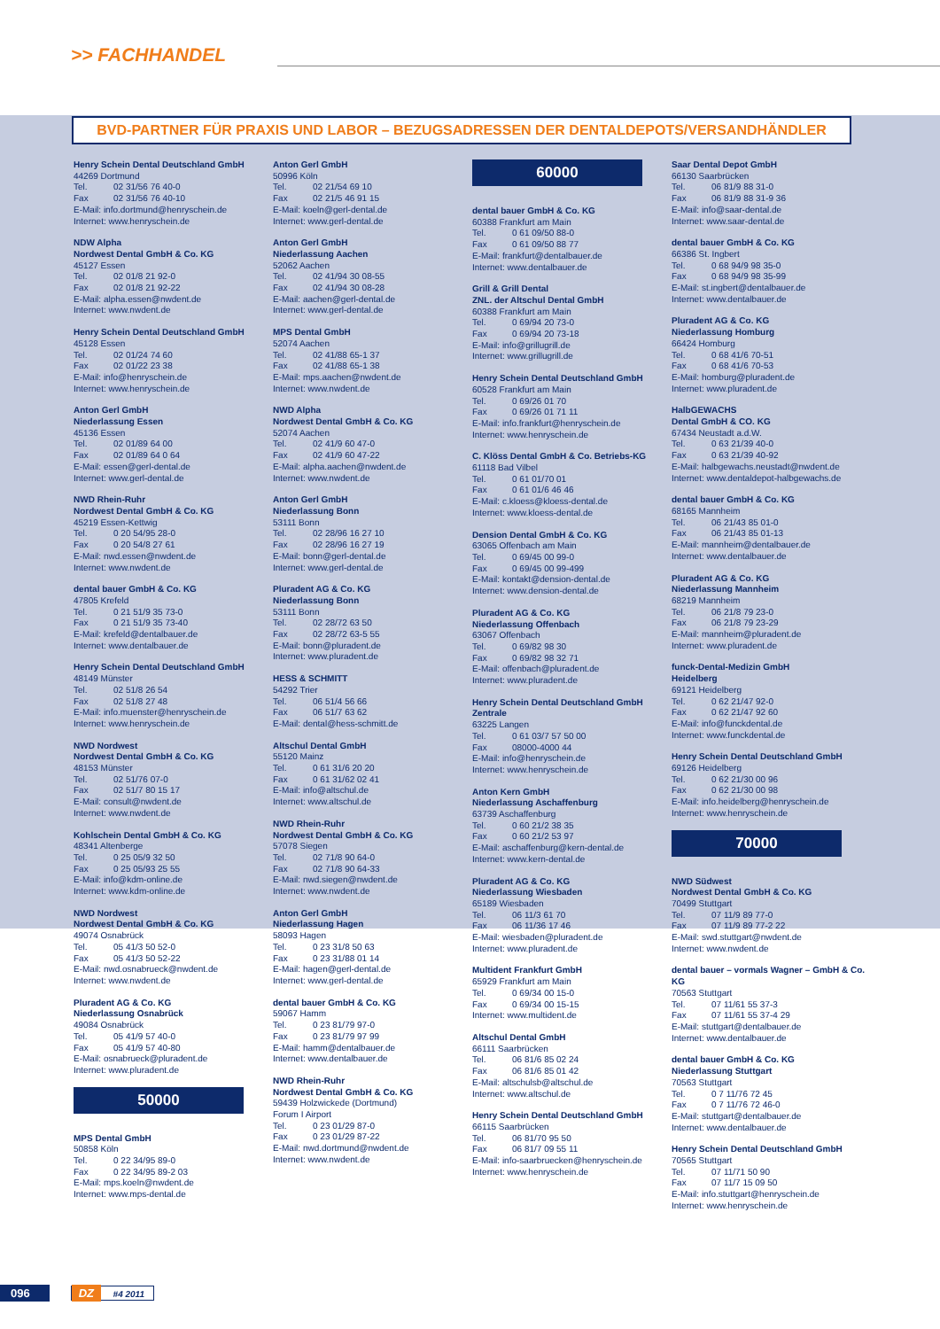>> FACHHANDEL
BVD-PARTNER FÜR PRAXIS UND LABOR – BEZUGSADRESSEN DER DENTALDEPOTS/VERSANDHÄNDLER
Henry Schein Dental Deutschland GmbH
44269 Dortmund
Tel. 02 31/56 76 40-0
Fax 02 31/56 76 40-10
E-Mail: info.dortmund@henryschein.de
Internet: www.henryschein.de
NDW Alpha
Nordwest Dental GmbH & Co. KG
45127 Essen
Tel. 02 01/8 21 92-0
Fax 02 01/8 21 92-22
E-Mail: alpha.essen@nwdent.de
Internet: www.nwdent.de
Henry Schein Dental Deutschland GmbH
45128 Essen
Tel. 02 01/24 74 60
Fax 02 01/22 23 38
E-Mail: info@henryschein.de
Internet: www.henryschein.de
Anton Gerl GmbH
Niederlassung Essen
45136 Essen
Tel. 02 01/89 64 00
Fax 02 01/89 64 0 64
E-Mail: essen@gerl-dental.de
Internet: www.gerl-dental.de
NWD Rhein-Ruhr
Nordwest Dental GmbH & Co. KG
45219 Essen-Kettwig
Tel. 0 20 54/95 28-0
Fax 0 20 54/8 27 61
E-Mail: nwd.essen@nwdent.de
Internet: www.nwdent.de
dental bauer GmbH & Co. KG
47805 Krefeld
Tel. 0 21 51/9 35 73-0
Fax 0 21 51/9 35 73-40
E-Mail: krefeld@dentalbauer.de
Internet: www.dentalbauer.de
Henry Schein Dental Deutschland GmbH
48149 Münster
Tel. 02 51/8 26 54
Fax 02 51/8 27 48
E-Mail: info.muenster@henryschein.de
Internet: www.henryschein.de
NWD Nordwest
Nordwest Dental GmbH & Co. KG
48153 Münster
Tel. 02 51/76 07-0
Fax 02 51/7 80 15 17
E-Mail: consult@nwdent.de
Internet: www.nwdent.de
Kohlschein Dental GmbH & Co. KG
48341 Altenberge
Tel. 0 25 05/9 32 50
Fax 0 25 05/93 25 55
E-Mail: info@kdm-online.de
Internet: www.kdm-online.de
NWD Nordwest
Nordwest Dental GmbH & Co. KG
49074 Osnabrück
Tel. 05 41/3 50 52-0
Fax 05 41/3 50 52-22
E-Mail: nwd.osnabrueck@nwdent.de
Internet: www.nwdent.de
Pluradent AG & Co. KG
Niederlassung Osnabrück
49084 Osnabrück
Tel. 05 41/9 57 40-0
Fax 05 41/9 57 40-80
E-Mail: osnabrueck@pluradent.de
Internet: www.pluradent.de
50000
MPS Dental GmbH
50858 Köln
Tel. 0 22 34/95 89-0
Fax 0 22 34/95 89-2 03
E-Mail: mps.koeln@nwdent.de
Internet: www.mps-dental.de
Anton Gerl GmbH
50996 Köln
Tel. 02 21/54 69 10
Fax 02 21/5 46 91 15
E-Mail: koeln@gerl-dental.de
Internet: www.gerl-dental.de
Anton Gerl GmbH
Niederlassung Aachen
52062 Aachen
Tel. 02 41/94 30 08-55
Fax 02 41/94 30 08-28
E-Mail: aachen@gerl-dental.de
Internet: www.gerl-dental.de
MPS Dental GmbH
52074 Aachen
Tel. 02 41/88 65-1 37
Fax 02 41/88 65-1 38
E-Mail: mps.aachen@nwdent.de
Internet: www.nwdent.de
NWD Alpha
Nordwest Dental GmbH & Co. KG
52074 Aachen
Tel. 02 41/9 60 47-0
Fax 02 41/9 60 47-22
E-Mail: alpha.aachen@nwdent.de
Internet: www.nwdent.de
Anton Gerl GmbH
Niederlassung Bonn
53111 Bonn
Tel. 02 28/96 16 27 10
Fax 02 28/96 16 27 19
E-Mail: bonn@gerl-dental.de
Internet: www.gerl-dental.de
Pluradent AG & Co. KG
Niederlassung Bonn
53111 Bonn
Tel. 02 28/72 63 50
Fax 02 28/72 63-5 55
E-Mail: bonn@pluradent.de
Internet: www.pluradent.de
HESS & SCHMITT
54292 Trier
Tel. 06 51/4 56 66
Fax 06 51/7 63 62
E-Mail: dental@hess-schmitt.de
Altschul Dental GmbH
55120 Mainz
Tel. 0 61 31/6 20 20
Fax 0 61 31/62 02 41
E-Mail: info@altschul.de
Internet: www.altschul.de
NWD Rhein-Ruhr
Nordwest Dental GmbH & Co. KG
57078 Siegen
Tel. 02 71/8 90 64-0
Fax 02 71/8 90 64-33
E-Mail: nwd.siegen@nwdent.de
Internet: www.nwdent.de
Anton Gerl GmbH
Niederlassung Hagen
58093 Hagen
Tel. 0 23 31/8 50 63
Fax 0 23 31/88 01 14
E-Mail: hagen@gerl-dental.de
Internet: www.gerl-dental.de
dental bauer GmbH & Co. KG
59067 Hamm
Tel. 0 23 81/79 97-0
Fax 0 23 81/79 97 99
E-Mail: hamm@dentalbauer.de
Internet: www.dentalbauer.de
NWD Rhein-Ruhr
Nordwest Dental GmbH & Co. KG
59439 Holzwickede (Dortmund)
Forum I Airport
Tel. 0 23 01/29 87-0
Fax 0 23 01/29 87-22
E-Mail: nwd.dortmund@nwdent.de
Internet: www.nwdent.de
60000
dental bauer GmbH & Co. KG
60388 Frankfurt am Main
Tel. 0 61 09/50 88-0
Fax 0 61 09/50 88 77
E-Mail: frankfurt@dentalbauer.de
Internet: www.dentalbauer.de
Grill & Grill Dental
ZNL. der Altschul Dental GmbH
60388 Frankfurt am Main
Tel. 0 69/94 20 73-0
Fax 0 69/94 20 73-18
E-Mail: info@grillugrill.de
Internet: www.grillugrill.de
Henry Schein Dental Deutschland GmbH
60528 Frankfurt am Main
Tel. 0 69/26 01 70
Fax 0 69/26 01 71 11
E-Mail: info.frankfurt@henryschein.de
Internet: www.henryschein.de
C. Klöss Dental GmbH & Co. Betriebs-KG
61118 Bad Vilbel
Tel. 0 61 01/70 01
Fax 0 61 01/6 46 46
E-Mail: c.kloess@kloess-dental.de
Internet: www.kloess-dental.de
Dension Dental GmbH & Co. KG
63065 Offenbach am Main
Tel. 0 69/45 00 99-0
Fax 0 69/45 00 99-499
E-Mail: kontakt@dension-dental.de
Internet: www.dension-dental.de
Pluradent AG & Co. KG
Niederlassung Offenbach
63067 Offenbach
Tel. 0 69/82 98 30
Fax 0 69/82 98 32 71
E-Mail: offenbach@pluradent.de
Internet: www.pluradent.de
Henry Schein Dental Deutschland GmbH
Zentrale
63225 Langen
Tel. 0 61 03/7 57 50 00
Fax 08000-4000 44
E-Mail: info@henryschein.de
Internet: www.henryschein.de
Anton Kern GmbH
Niederlassung Aschaffenburg
63739 Aschaffenburg
Tel. 0 60 21/2 38 35
Fax 0 60 21/2 53 97
E-Mail: aschaffenburg@kern-dental.de
Internet: www.kern-dental.de
Pluradent AG & Co. KG
Niederlassung Wiesbaden
65189 Wiesbaden
Tel. 06 11/3 61 70
Fax 06 11/36 17 46
E-Mail: wiesbaden@pluradent.de
Internet: www.pluradent.de
Multident Frankfurt GmbH
65929 Frankfurt am Main
Tel. 0 69/34 00 15-0
Fax 0 69/34 00 15-15
Internet: www.multident.de
Altschul Dental GmbH
66111 Saarbrücken
Tel. 06 81/6 85 02 24
Fax 06 81/6 85 01 42
E-Mail: altschulsb@altschul.de
Internet: www.altschul.de
Henry Schein Dental Deutschland GmbH
66115 Saarbrücken
Tel. 06 81/70 95 50
Fax 06 81/7 09 55 11
E-Mail: info-saarbruecken@henryschein.de
Internet: www.henryschein.de
Saar Dental Depot GmbH
66130 Saarbrücken
Tel. 06 81/9 88 31-0
Fax 06 81/9 88 31-9 36
E-Mail: info@saar-dental.de
Internet: www.saar-dental.de
dental bauer GmbH & Co. KG
66386 St. Ingbert
Tel. 0 68 94/9 98 35-0
Fax 0 68 94/9 98 35-99
E-Mail: st.ingbert@dentalbauer.de
Internet: www.dentalbauer.de
Pluradent AG & Co. KG
Niederlassung Homburg
66424 Homburg
Tel. 0 68 41/6 70-51
Fax 0 68 41/6 70-53
E-Mail: homburg@pluradent.de
Internet: www.pluradent.de
HalbGEWACHS
Dental GmbH & CO. KG
67434 Neustadt a.d.W.
Tel. 0 63 21/39 40-0
Fax 0 63 21/39 40-92
E-Mail: halbgewachs.neustadt@nwdent.de
Internet: www.dentaldepot-halbgewachs.de
dental bauer GmbH & Co. KG
68165 Mannheim
Tel. 06 21/43 85 01-0
Fax 06 21/43 85 01-13
E-Mail: mannheim@dentalbauer.de
Internet: www.dentalbauer.de
Pluradent AG & Co. KG
Niederlassung Mannheim
68219 Mannheim
Tel. 06 21/8 79 23-0
Fax 06 21/8 79 23-29
E-Mail: mannheim@pluradent.de
Internet: www.pluradent.de
funck-Dental-Medizin GmbH
Heidelberg
69121 Heidelberg
Tel. 0 62 21/47 92-0
Fax 0 62 21/47 92 60
E-Mail: info@funckdental.de
Internet: www.funckdental.de
Henry Schein Dental Deutschland GmbH
69126 Heidelberg
Tel. 0 62 21/30 00 96
Fax 0 62 21/30 00 98
E-Mail: info.heidelberg@henryschein.de
Internet: www.henryschein.de
70000
NWD Südwest
Nordwest Dental GmbH & Co. KG
70499 Stuttgart
Tel. 07 11/9 89 77-0
Fax 07 11/9 89 77-2 22
E-Mail: swd.stuttgart@nwdent.de
Internet: www.nwdent.de
dental bauer – vormals Wagner – GmbH & Co. KG
70563 Stuttgart
Tel. 07 11/61 55 37-3
Fax 07 11/61 55 37-4 29
E-Mail: stuttgart@dentalbauer.de
Internet: www.dentalbauer.de
dental bauer GmbH & Co. KG
Niederlassung Stuttgart
70563 Stuttgart
Tel. 0 7 11/76 72 45
Fax 0 7 11/76 72 46-0
E-Mail: stuttgart@dentalbauer.de
Internet: www.dentalbauer.de
Henry Schein Dental Deutschland GmbH
70565 Stuttgart
Tel. 07 11/71 50 90
Fax 07 11/7 15 09 50
E-Mail: info.stuttgart@henryschein.de
Internet: www.henryschein.de
096 DZ #4 2011